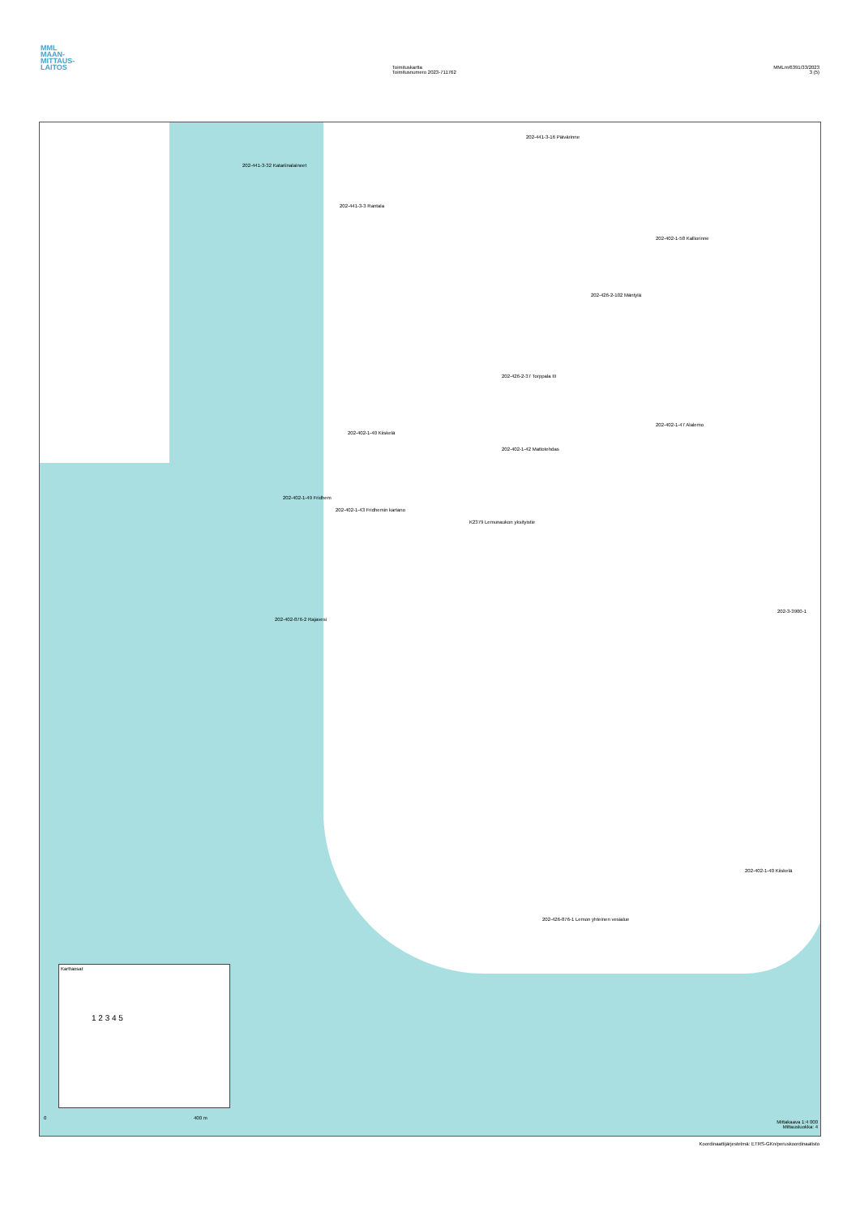MML
MAAN-
MITTAUS-
LAITOS
Toimituskartta
Toimitusnumero 2023-711762
MMLm/6391/33/2023
3 (5)
202-441-3-32 Katariinalaineet
202-441-3-3 Rantala
202-441-3-16 Päivärinne
202-402-1-58 Kalliorinne
202-426-2-102 Mäntylä
202-426-2-37 Torppala III
202-402-1-47 Alalemo
202-402-1-42 Mattotehdas
202-402-1-40 Kiiskelä
202-402-1-49 Fridhem
202-402-1-43 Fridhemin kartano
K2379 Lemunaukon yksityistie
202-3-3900-1
202-402-876-2 Rajavesi
202-402-1-40 Kiiskelä
202-426-876-1 Lemon yhteinen vesialue
Karttaosat
1 2 3 4 5
0 400 m
Mittakaava 1:4 000
Mittausluokka: 4
Koordinaattijärjestelmä: ETRS-GKn/peruskoordinaatisto